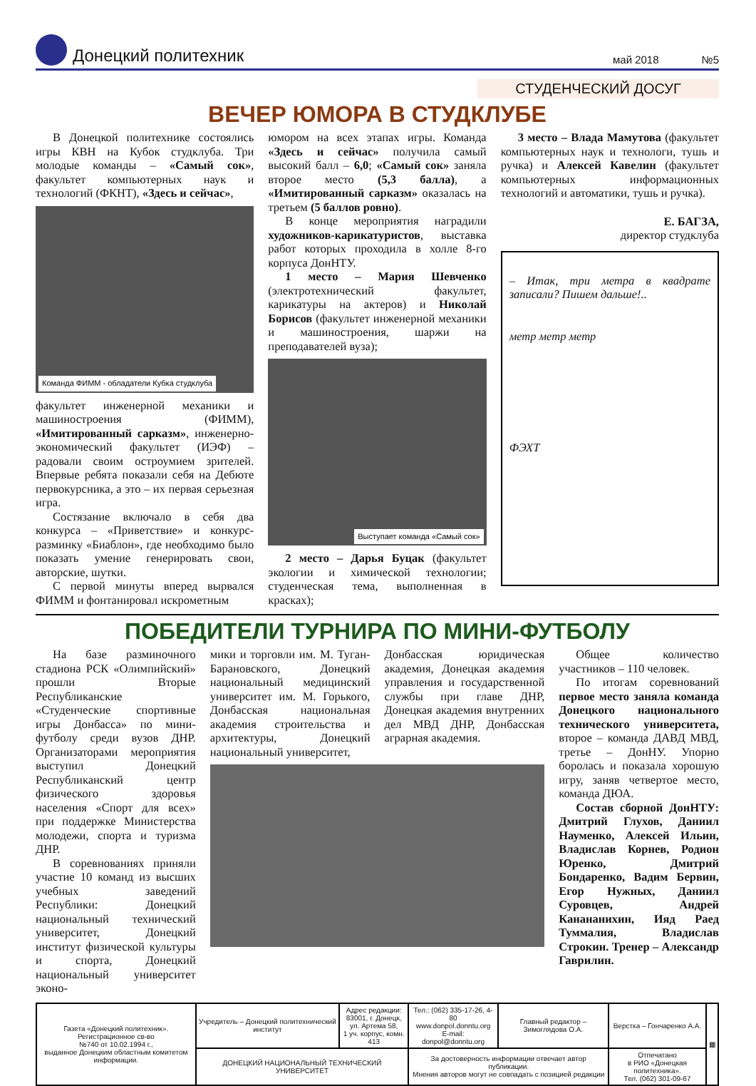Донецкий политехник
май 2018
№5
СТУДЕНЧЕСКИЙ ДОСУГ
ВЕЧЕР ЮМОРА В СТУДКЛУБЕ
В Донецкой политехнике состоялись игры КВН на Кубок студклуба. Три молодые команды – «Самый сок», факультет компьютерных наук и технологий (ФКНТ), «Здесь и сейчас»,
Команда ФИММ - обладатели Кубка студклуба
факультет инженерной механики и машиностроения (ФИММ), «Имитированный сарказм», инженерно-экономический факультет (ИЭФ) – радовали своим остроумием зрителей. Впервые ребята показали себя на Дебюте первокурсника, а это – их первая серьезная игра.
Состязание включало в себя два конкурса – «Приветствие» и конкурс-разминку «Биаблон», где необходимо было показать умение генерировать свои, авторские, шутки.
С первой минуты вперед вырвался ФИММ и фонтанировал искрометным
юмором на всех этапах игры. Команда «Здесь и сейчас» получила самый высокий балл – 6,0; «Самый сок» заняла второе место (5,3 балла), а «Имитированный сарказм» оказалась на третьем (5 баллов ровно).
В конце мероприятия наградили художников-карикатуристов, выставка работ которых проходила в холле 8-го корпуса ДонНТУ.
1 место – Мария Шевченко (электротехнический факультет, карикатуры на актеров) и Николай Борисов (факультет инженерной механики и машиностроения, шаржи на преподавателей вуза);
Выступает команда «Самый сок»
2 место – Дарья Буцак (факультет экологии и химической технологии; студенческая тема, выполненная в красках);
3 место – Влада Мамутова (факультет компьютерных наук и технологи, тушь и ручка) и Алексей Кавелин (факультет компьютерных информационных технологий и автоматики, тушь и ручка).
Е. БАГЗА,
директор студклуба
– Итак, три метра в квадрате записали? Пишем дальше!..
метр метр метр
ФЭХТ
ПОБЕДИТЕЛИ ТУРНИРА ПО МИНИ-ФУТБОЛУ
На базе разминочного стадиона РСК «Олимпийский» прошли Вторые Республиканские «Студенческие спортивные игры Донбасса» по мини-футболу среди вузов ДНР. Организаторами мероприятия выступил Донецкий Республиканский центр физического здоровья населения «Спорт для всех» при поддержке Министерства молодежи, спорта и туризма ДНР.
В соревнованиях приняли участие 10 команд из высших учебных заведений Республики: Донецкий национальный технический университет, Донецкий институт физической культуры и спорта, Донецкий национальный университет эконо-
мики и торговли им. М. Туган-Барановского, Донецкий национальный медицинский университет им. М. Горького, Донбасская национальная академия строительства и архитектуры, Донецкий национальный университет,
Донбасская юридическая академия, Донецкая академия управления и государственной службы при главе ДНР, Донецкая академия внутренних дел МВД ДНР, Донбасская аграрная академия.
Общее количество участников – 110 человек.
По итогам соревнований первое место заняла команда Донецкого национального технического университета, второе – команда ДАВД МВД, третье – ДонНУ. Упорно боролась и показала хорошую игру, заняв четвертое место, команда ДЮА.
Состав сборной ДонНТУ: Дмитрий Глухов, Даниил Науменко, Алексей Ильин, Владислав Корнев, Родион Юренко, Дмитрий Бондаренко, Вадим Бервин, Егор Нужных, Даниил Суровцев, Андрей Канананихин, Ияд Раед Туммалия, Владислав Строкин. Тренер – Александр Гаврилин.
| Газета «Донецкий политехник». Регистрационное св-во №740 от 10.02.1994 г., выданное Донецким областным комитетом информации. | Учредитель – Донецкий политехнический институт | Адрес редакции: 83001, г. Донецк, ул. Артема 58, 1 уч. корпус, комн. 413 | Тел.: (062) 335-17-26, 4-80 www.donpol.donntu.org E-mail: donpol@donntu.org | Главный редактор – Зимоглядова О.А. | Верстка – Гончаренко А.А. | ▦ |
| | ДОНЕЦКИЙ НАЦИОНАЛЬНЫЙ ТЕХНИЧЕСКИЙ УНИВЕРСИТЕТ | | За достоверность информации отвечает автор публикации. Мнения авторов могут не совпадать с позицией редакции | | Отпечатано в РИО «Донецкая политехника». Тел. (062) 301-09-67 | |